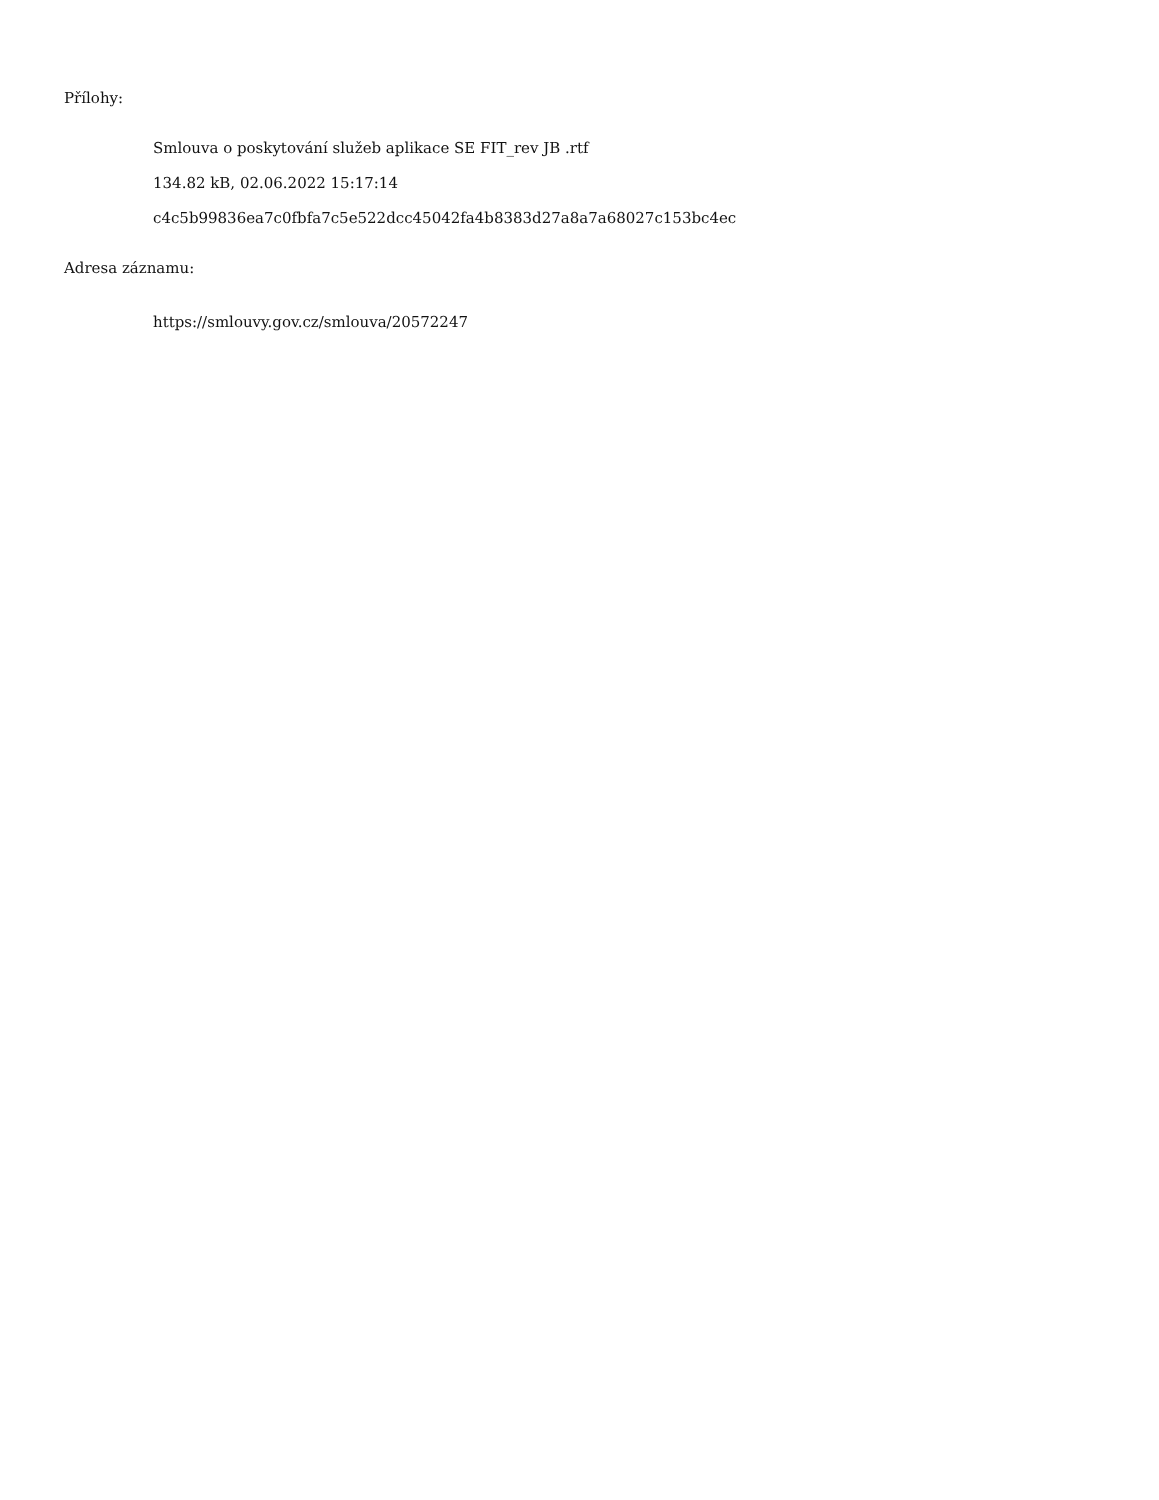Přílohy:
Smlouva o poskytování služeb aplikace SE FIT_rev JB .rtf
134.82 kB, 02.06.2022 15:17:14
c4c5b99836ea7c0fbfa7c5e522dcc45042fa4b8383d27a8a7a68027c153bc4ec
Adresa záznamu:
https://smlouvy.gov.cz/smlouva/20572247